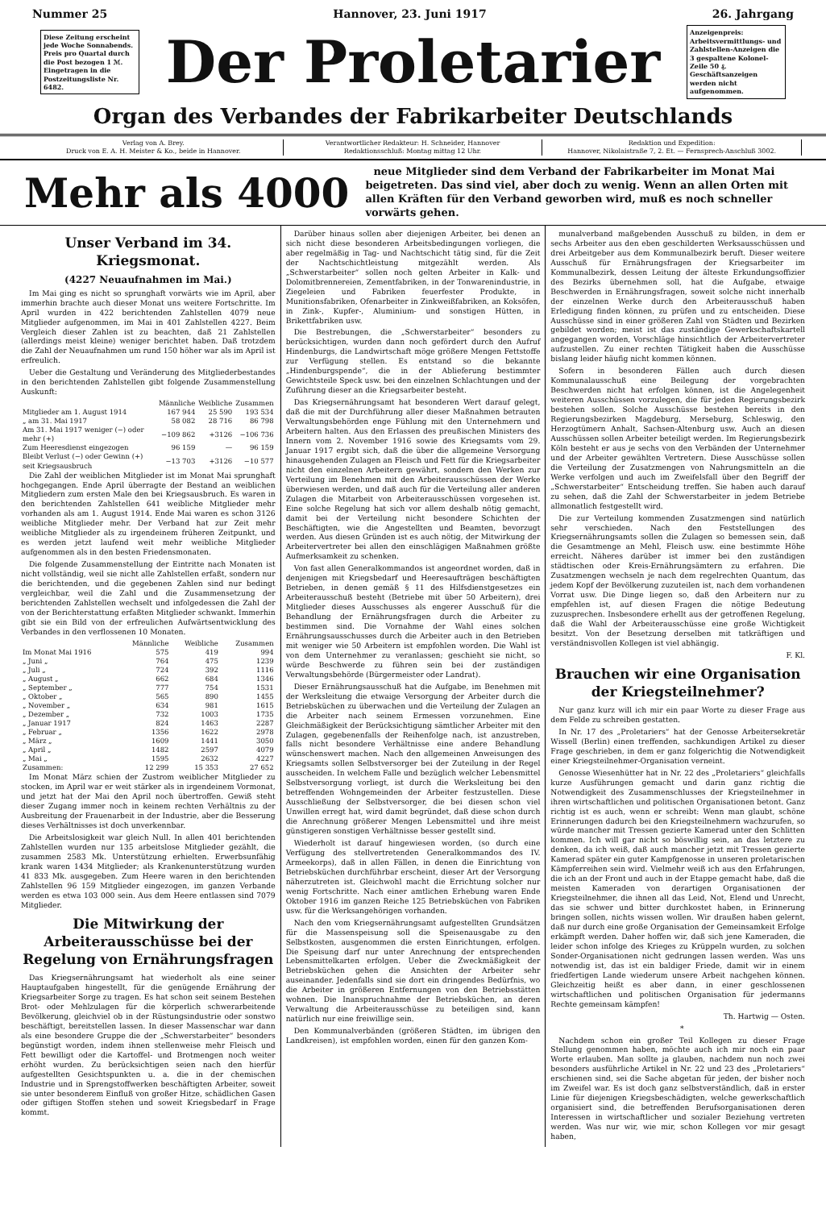Nummer 25 Hannover, 23. Juni 1917 26. Jahrgang
Diese Zeitung erscheint jede Woche Sonnabends.
Preis pro Quartal durch die Post bezogen 1 ℳ. Eingetragen in die Postzeitungsliste Nr. 6482.
Der Proletarier
Anzeigenpreis: Arbeitsvermittlungs- und Zahlstellen-Anzeigen die 3 gespaltene Kolonel-Zeile 50 ₰. Geschäftsanzeigen werden nicht aufgenommen.
Organ des Verbandes der Fabrikarbeiter Deutschlands
Verlag von A. Brey.
Druck von E. A. H. Meister & Ko., beide in Hannover.
Verantwortlicher Redakteur: H. Schneider, Hannover
Redaktionsschluß: Montag mittag 12 Uhr.
Redaktion und Expedition:
Hannover, Nikolaistraße 7, 2. Et. — Fernsprech-Anschluß 3002.
Mehr als 4000
neue Mitglieder sind dem Verband der Fabrikarbeiter im Monat Mai beigetreten. Das sind viel, aber doch zu wenig. Wenn an allen Orten mit allen Kräften für den Verband geworben wird, muß es noch schneller vorwärts gehen.
Unser Verband im 34. Kriegsmonat.
(4227 Neuaufnahmen im Mai.)
Im Mai ging es nicht so sprunghaft vorwärts wie im April, aber immerhin brachte auch dieser Monat uns weitere Fortschritte. Im April wurden in 422 berichtenden Zahlstellen 4079 neue Mitglieder aufgenommen, im Mai in 401 Zahlstellen 4227. Beim Vergleich dieser Zahlen ist zu beachten, daß 21 Zahlstellen (allerdings meist kleine) weniger berichtet haben. Daß trotzdem die Zahl der Neuaufnahmen um rund 150 höher war als im April ist erfreulich.
Ueber die Gestaltung und Veränderung des Mitgliederbestandes in den berichtenden Zahlstellen gibt folgende Zusammenstellung Auskunft:
| | Männliche | Weibliche | Zusammen |
| --- | --- | --- | --- |
| Mitglieder am 1. August 1914 | 167 944 | 25 590 | 193 534 |
| „ am 31. Mai 1917 | 58 082 | 28 716 | 86 798 |
| Am 31. Mai 1917 weniger (−) oder mehr (+) | −109 862 | +3126 | −106 736 |
| Zum Heeresdienst eingezogen | 96 159 | — | 96 159 |
| Bleibt Verlust (−) oder Gewinn (+) seit Kriegsausbruch | −13 703 | +3126 | −10 577 |
Die Zahl der weiblichen Mitglieder ist im Monat Mai sprunghaft hochgegangen. Ende April überragte der Bestand an weiblichen Mitgliedern zum ersten Male den bei Kriegsausbruch. Es waren in den berichtenden Zahlstellen 641 weibliche Mitglieder mehr vorhanden als am 1. August 1914. Ende Mai waren es schon 3126 weibliche Mitglieder mehr. Der Verband hat zur Zeit mehr weibliche Mitglieder als zu irgendeinem früheren Zeitpunkt, und es werden jetzt laufend weit mehr weibliche Mitglieder aufgenommen als in den besten Friedensmonaten.
Die folgende Zusammenstellung der Eintritte nach Monaten ist nicht vollständig, weil sie nicht alle Zahlstellen erfaßt, sondern nur die berichtenden, und die gegebenen Zahlen sind nur bedingt vergleichbar, weil die Zahl und die Zusammensetzung der berichtenden Zahlstellen wechselt und infolgedessen die Zahl der von der Berichterstattung erfaßten Mitglieder schwankt. Immerhin gibt sie ein Bild von der erfreulichen Aufwärtsentwicklung des Verbandes in den verflossenen 10 Monaten.
| | Männliche | Weibliche | Zusammen |
| --- | --- | --- | --- |
| Im Monat Mai 1916 | 575 | 419 | 994 |
| „ Juni „ | 764 | 475 | 1239 |
| „ Juli „ | 724 | 392 | 1116 |
| „ August „ | 662 | 684 | 1346 |
| „ September „ | 777 | 754 | 1531 |
| „ Oktober „ | 565 | 890 | 1455 |
| „ November „ | 634 | 981 | 1615 |
| „ Dezember „ | 732 | 1003 | 1735 |
| „ Januar 1917 | 824 | 1463 | 2287 |
| „ Februar „ | 1356 | 1622 | 2978 |
| „ März „ | 1609 | 1441 | 3050 |
| „ April „ | 1482 | 2597 | 4079 |
| „ Mai „ | 1595 | 2632 | 4227 |
| Zusammen: | 12 299 | 15 353 | 27 652 |
Im Monat März schien der Zustrom weiblicher Mitglieder zu stocken, im April war er weit stärker als in irgendeinem Vormonat, und jetzt hat der Mai den April noch übertroffen. Gewiß steht dieser Zugang immer noch in keinem rechten Verhältnis zu der Ausbreitung der Frauenarbeit in der Industrie, aber die Besserung dieses Verhältnisses ist doch unverkennbar.
Die Arbeitslosigkeit war gleich Null. In allen 401 berichtenden Zahlstellen wurden nur 135 arbeitslose Mitglieder gezählt, die zusammen 2583 Mk. Unterstützung erhielten. Erwerbsunfähig krank waren 1434 Mitglieder; als Krankenunterstützung wurden 41 833 Mk. ausgegeben. Zum Heere waren in den berichtenden Zahlstellen 96 159 Mitglieder eingezogen, im ganzen Verbande werden es etwa 103 000 sein. Aus dem Heere entlassen sind 7079 Mitglieder.
Die Mitwirkung der Arbeiterausschüsse bei der Regelung von Ernährungsfragen
Das Kriegsernährungsamt hat wiederholt als eine seiner Hauptaufgaben hingestellt, für die genügende Ernährung der Kriegsarbeiter Sorge zu tragen. Es hat schon seit seinem Bestehen Brot- oder Mehlzulagen für die körperlich schwerarbeitende Bevölkerung, gleichviel ob in der Rüstungsindustrie oder sonstwo beschäftigt, bereitstellen lassen. In dieser Massenschar war dann als eine besondere Gruppe die der „Schwerstarbeiter“ besonders begünstigt worden, indem ihnen stellenweise mehr Fleisch und Fett bewilligt oder die Kartoffel- und Brotmengen noch weiter erhöht wurden. Zu berücksichtigen seien nach den hierfür aufgestellten Gesichtspunkten u. a. die in der chemischen Industrie und in Sprengstoffwerken beschäftigten Arbeiter, soweit sie unter besonderem Einfluß von großer Hitze, schädlichen Gasen oder giftigen Stoffen stehen und soweit Kriegsbedarf in Frage kommt.
Darüber hinaus sollen aber diejenigen Arbeiter, bei denen an sich nicht diese besonderen Arbeitsbedingungen vorliegen, die aber regelmäßig in Tag- und Nachtschicht tätig sind, für die Zeit der Nachtschichtleistung mitgezählt werden. Als „Schwerstarbeiter“ sollen noch gelten Arbeiter in Kalk- und Dolomitbrennereien, Zementfabriken, in der Tonwarenindustrie, in Ziegeleien und Fabriken feuerfester Produkte, in Munitionsfabriken, Ofenarbeiter in Zinkweißfabriken, an Koksöfen, in Zink-, Kupfer-, Aluminium- und sonstigen Hütten, in Brikettfabriken usw.
Die Bestrebungen, die „Schwerstarbeiter“ besonders zu berücksichtigen, wurden dann noch gefördert durch den Aufruf Hindenburgs, die Landwirtschaft möge größere Mengen Fettstoffe zur Verfügung stellen. Es entstand so die bekannte „Hindenburgspende“, die in der Ablieferung bestimmter Gewichtsteile Speck usw. bei den einzelnen Schlachtungen und der Zuführung dieser an die Kriegsarbeiter besteht.
Das Kriegsernährungsamt hat besonderen Wert darauf gelegt, daß die mit der Durchführung aller dieser Maßnahmen betrauten Verwaltungsbehörden enge Fühlung mit den Unternehmern und Arbeitern halten. Aus den Erlassen des preußischen Ministers des Innern vom 2. November 1916 sowie des Kriegsamts vom 29. Januar 1917 ergibt sich, daß die über die allgemeine Versorgung hinausgehenden Zulagen an Fleisch und Fett für die Kriegsarbeiter nicht den einzelnen Arbeitern gewährt, sondern den Werken zur Verteilung im Benehmen mit den Arbeiterausschüssen der Werke überwiesen werden, und daß auch für die Verteilung aller anderen Zulagen die Mitarbeit von Arbeiterausschüssen vorgesehen ist. Eine solche Regelung hat sich vor allem deshalb nötig gemacht, damit bei der Verteilung nicht besondere Schichten der Beschäftigten, wie die Angestellten und Beamten, bevorzugt werden. Aus diesen Gründen ist es auch nötig, der Mitwirkung der Arbeitervertreter bei allen den einschlägigen Maßnahmen größte Aufmerksamkeit zu schenken.
Von fast allen Generalkommandos ist angeordnet worden, daß in denjenigen mit Kriegsbedarf und Heeresaufträgen beschäftigten Betrieben, in denen gemäß § 11 des Hilfsdienstgesetzes ein Arbeiterausschuß besteht (Betriebe mit über 50 Arbeitern), drei Mitglieder dieses Ausschusses als engerer Ausschuß für die Behandlung der Ernährungsfragen durch die Arbeiter zu bestimmen sind. Die Vornahme der Wahl eines solchen Ernährungsausschusses durch die Arbeiter auch in den Betrieben mit weniger wie 50 Arbeitern ist empfohlen worden. Die Wahl ist von dem Unternehmer zu veranlassen; geschieht sie nicht, so würde Beschwerde zu führen sein bei der zuständigen Verwaltungsbehörde (Bürgermeister oder Landrat).
Dieser Ernährungsausschuß hat die Aufgabe, im Benehmen mit der Werksleitung die etwaige Versorgung der Arbeiter durch die Betriebsküchen zu überwachen und die Verteilung der Zulagen an die Arbeiter nach seinem Ermessen vorzunehmen. Eine Gleichmäßigkeit der Berücksichtigung sämtlicher Arbeiter mit den Zulagen, gegebenenfalls der Reihenfolge nach, ist anzustreben, falls nicht besondere Verhältnisse eine andere Behandlung wünschenswert machen. Nach den allgemeinen Anweisungen des Kriegsamts sollen Selbstversorger bei der Zuteilung in der Regel ausscheiden. In welchem Falle und bezüglich welcher Lebensmittel Selbstversorgung vorliegt, ist durch die Werksleitung bei den betreffenden Wohngemeinden der Arbeiter festzustellen. Diese Ausschließung der Selbstversorger, die bei diesen schon viel Unwillen erregt hat, wird damit begründet, daß diese schon durch die Anrechnung größerer Mengen Lebensmittel und ihre meist günstigeren sonstigen Verhältnisse besser gestellt sind.
Wiederholt ist darauf hingewiesen worden, (so durch eine Verfügung des stellvertretenden Generalkommandos des IV. Armeekorps), daß in allen Fällen, in denen die Einrichtung von Betriebsküchen durchführbar erscheint, dieser Art der Versorgung näherzutreten ist. Gleichwohl macht die Errichtung solcher nur wenig Fortschritte. Nach einer amtlichen Erhebung waren Ende Oktober 1916 im ganzen Reiche 125 Betriebsküchen von Fabriken usw. für die Werksangehörigen vorhanden.
Nach den vom Kriegsernährungsamt aufgestellten Grundsätzen für die Massenspeisung soll die Speisenausgabe zu den Selbstkosten, ausgenommen die ersten Einrichtungen, erfolgen. Die Speisung darf nur unter Anrechnung der entsprechenden Lebensmittelkarten erfolgen. Ueber die Zweckmäßigkeit der Betriebsküchen gehen die Ansichten der Arbeiter sehr auseinander. Jedenfalls sind sie dort ein dringendes Bedürfnis, wo die Arbeiter in größeren Entfernungen von den Betriebsstätten wohnen. Die Inanspruchnahme der Betriebsküchen, an deren Verwaltung die Arbeiterausschüsse zu beteiligen sind, kann natürlich nur eine freiwillige sein.
Den Kommunalverbänden (größeren Städten, im übrigen den Landkreisen), ist empfohlen worden, einen für den ganzen Kom-
munalverband maßgebenden Ausschuß zu bilden, in dem er sechs Arbeiter aus den eben geschilderten Werksausschüssen und drei Arbeitgeber aus dem Kommunalbezirk beruft. Dieser weitere Ausschuß für Ernährungsfragen der Kriegsarbeiter im Kommunalbezirk, dessen Leitung der älteste Erkundungsoffizier des Bezirks übernehmen soll, hat die Aufgabe, etwaige Beschwerden in Ernährungsfragen, soweit solche nicht innerhalb der einzelnen Werke durch den Arbeiterausschuß haben Erledigung finden können, zu prüfen und zu entscheiden. Diese Ausschüsse sind in einer größeren Zahl von Städten und Bezirken gebildet worden; meist ist das zuständige Gewerkschaftskartell angegangen worden, Vorschläge hinsichtlich der Arbeitervertreter aufzustellen. Zu einer rechten Tätigkeit haben die Ausschüsse bislang leider häufig nicht kommen können.
Sofern in besonderen Fällen auch durch diesen Kommunalausschuß eine Beilegung der vorgebrachten Beschwerden nicht hat erfolgen können, ist die Angelegenheit weiteren Ausschüssen vorzulegen, die für jeden Regierungsbezirk bestehen sollen. Solche Ausschüsse bestehen bereits in den Regierungsbezirken Magdeburg, Merseburg, Schleswig, den Herzogtümern Anhalt, Sachsen-Altenburg usw. Auch an diesen Ausschüssen sollen Arbeiter beteiligt werden. Im Regierungsbezirk Köln besteht er aus je sechs von den Verbänden der Unternehmer und der Arbeiter gewählten Vertretern. Diese Ausschüsse sollen die Verteilung der Zusatzmengen von Nahrungsmitteln an die Werke verfolgen und auch im Zweifelsfall über den Begriff der „Schwerstarbeiter“ Entscheidung treffen. Sie haben auch darauf zu sehen, daß die Zahl der Schwerstarbeiter in jedem Betriebe allmonatlich festgestellt wird.
Die zur Verteilung kommenden Zusatzmengen sind natürlich sehr verschieden. Nach den Feststellungen des Kriegsernährungsamts sollen die Zulagen so bemessen sein, daß die Gesamtmenge an Mehl, Fleisch usw. eine bestimmte Höhe erreicht. Näheres darüber ist immer bei den zuständigen städtischen oder Kreis-Ernährungsämtern zu erfahren. Die Zusatzmengen wechseln je nach dem regelrechten Quantum, das jedem Kopf der Bevölkerung zuzuteilen ist, nach dem vorhandenen Vorrat usw. Die Dinge liegen so, daß den Arbeitern nur zu empfehlen ist, auf diesen Fragen die nötige Bedeutung zuzusprechen. Insbesondere erhellt aus der getroffenen Regelung, daß die Wahl der Arbeiterausschüsse eine große Wichtigkeit besitzt. Von der Besetzung derselben mit tatkräftigen und verständnisvollen Kollegen ist viel abhängig.
F. Kl.
Brauchen wir eine Organisation der Kriegsteilnehmer?
Nur ganz kurz will ich mir ein paar Worte zu dieser Frage aus dem Felde zu schreiben gestatten.
In Nr. 17 des „Proletariers“ hat der Genosse Arbeitersekretär Wissell (Berlin) einen treffenden, sachkundigen Artikel zu dieser Frage geschrieben, in dem er ganz folgerichtig die Notwendigkeit einer Kriegsteilnehmer-Organisation verneint.
Genosse Wiesenhütter hat in Nr. 22 des „Proletariers“ gleichfalls kurze Ausführungen gemacht und darin ganz richtig die Notwendigkeit des Zusammenschlusses der Kriegsteilnehmer in ihren wirtschaftlichen und politischen Organisationen betont. Ganz richtig ist es auch, wenn er schreibt: Wenn man glaubt, schöne Erinnerungen dadurch bei den Kriegsteilnehmern wachzurufen, so würde mancher mit Tressen gezierte Kamerad unter den Schlitten kommen. Ich will gar nicht so böswillig sein, an das letztere zu denken, da ich weiß, daß auch mancher jetzt mit Tressen gezierte Kamerad später ein guter Kampfgenosse in unseren proletarischen Kämpferreihen sein wird. Vielmehr weiß ich aus den Erfahrungen, die ich an der Front und auch in der Etappe gemacht habe, daß die meisten Kameraden von derartigen Organisationen der Kriegsteilnehmer, die ihnen all das Leid, Not, Elend und Unrecht, das sie schwer und bitter durchkostet haben, in Erinnerung bringen sollen, nichts wissen wollen. Wir draußen haben gelernt, daß nur durch eine große Organisation der Gemeinsamkeit Erfolge erkämpft werden. Daher hoffen wir, daß sich jene Kameraden, die leider schon infolge des Krieges zu Krüppeln wurden, zu solchen Sonder-Organisationen nicht gedrungen lassen werden. Was uns notwendig ist, das ist ein baldiger Friede, damit wir in einem friedfertigen Lande wiederum unsere Arbeit nachgehen können. Gleichzeitig heißt es aber dann, in einer geschlossenen wirtschaftlichen und politischen Organisation für jedermanns Rechte gemeinsam kämpfen!
Th. Hartwig — Osten.
*
Nachdem schon ein großer Teil Kollegen zu dieser Frage Stellung genommen haben, möchte auch ich mir noch ein paar Worte erlauben. Man sollte ja glauben, nachdem nun noch zwei besonders ausführliche Artikel in Nr. 22 und 23 des „Proletariers“ erschienen sind, sei die Sache abgetan für jeden, der bisher noch im Zweifel war. Es ist doch ganz selbstverständlich, daß in erster Linie für diejenigen Kriegsbeschädigten, welche gewerkschaftlich organisiert sind, die betreffenden Berufsorganisationen deren Interessen in wirtschaftlicher und sozialer Beziehung vertreten werden. Was nur wir, wie mir, schon Kollegen vor mir gesagt haben,